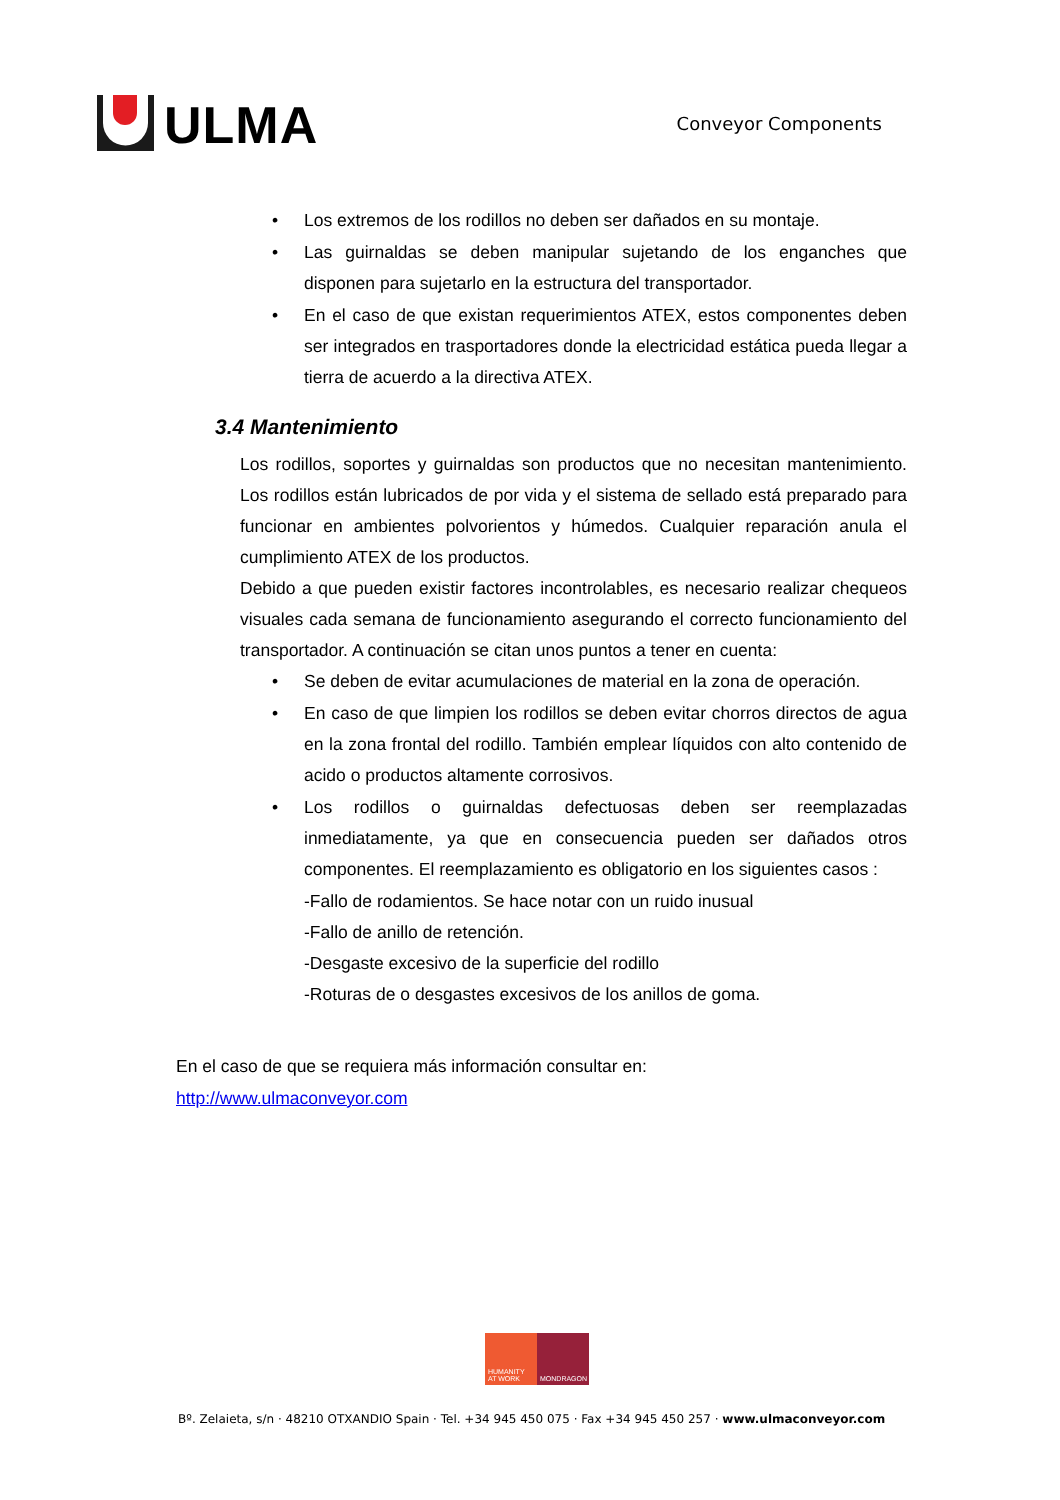ULMA
Conveyor Components
• Los extremos de los rodillos no deben ser dañados en su montaje.
• Las guirnaldas se deben manipular sujetando de los enganches que disponen para sujetarlo en la estructura del transportador.
• En el caso de que existan requerimientos ATEX, estos componentes deben ser integrados en trasportadores donde la electricidad estática pueda llegar a tierra de acuerdo a la directiva ATEX.
3.4 Mantenimiento
Los rodillos, soportes y guirnaldas son productos que no necesitan mantenimiento. Los rodillos están lubricados de por vida y el sistema de sellado está preparado para funcionar en ambientes polvorientos y húmedos. Cualquier reparación anula el cumplimiento ATEX de los productos.
Debido a que pueden existir factores incontrolables, es necesario realizar chequeos visuales cada semana de funcionamiento asegurando el correcto funcionamiento del transportador. A continuación se citan unos puntos a tener en cuenta:
• Se deben de evitar acumulaciones de material en la zona de operación.
• En caso de que limpien los rodillos se deben evitar chorros directos de agua en la zona frontal del rodillo. También emplear líquidos con alto contenido de acido o productos altamente corrosivos.
• Los rodillos o guirnaldas defectuosas deben ser reemplazadas inmediatamente, ya que en consecuencia pueden ser dañados otros componentes. El reemplazamiento es obligatorio en los siguientes casos :
-Fallo de rodamientos. Se hace notar con un ruido inusual
-Fallo de anillo de retención.
-Desgaste excesivo de la superficie del rodillo
-Roturas de o desgastes excesivos de los anillos de goma.
En el caso de que se requiera más información consultar en:
http://www.ulmaconveyor.com
HUMANITY AT WORK
MONDRAGON
Bº. Zelaieta, s/n · 48210 OTXANDIO Spain · Tel. +34 945 450 075 · Fax +34 945 450 257 · www.ulmaconveyor.com